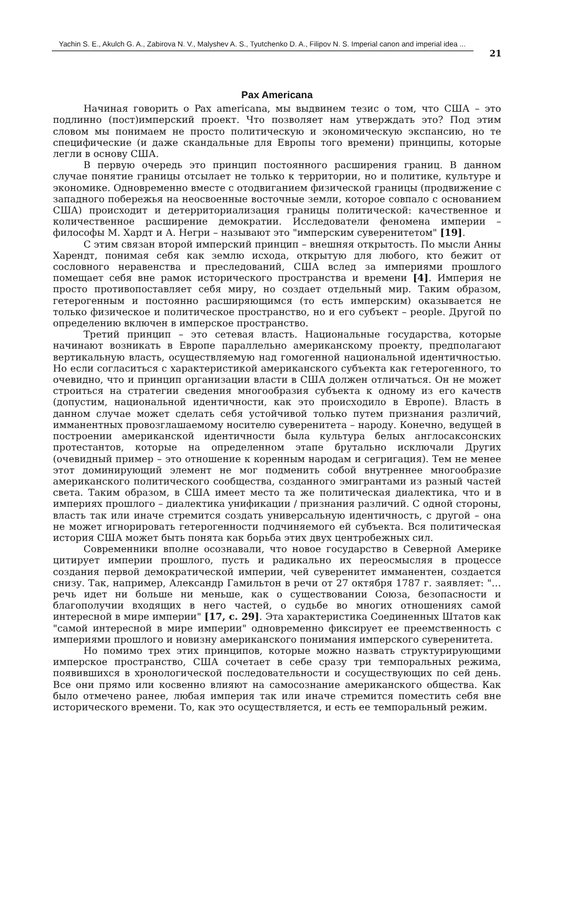Yachin S. E., Akulch G. A., Zabirova N. V., Malyshev A. S., Tyutchenko D. A., Filipov N. S. Imperial canon and imperial idea ...
21
Pax Americana
Начиная говорить о Pax americana, мы выдвинем тезис о том, что США – это подлинно (пост)имперский проект. Что позволяет нам утверждать это? Под этим словом мы понимаем не просто политическую и экономическую экспансию, но те специфические (и даже скандальные для Европы того времени) принципы, которые легли в основу США.
В первую очередь это принцип постоянного расширения границ. В данном случае понятие границы отсылает не только к территории, но и политике, культуре и экономике. Одновременно вместе с отодвиганием физической границы (продвижение с западного побережья на неосвоенные восточные земли, которое совпало с основанием США) происходит и детерриториализация границы политической: качественное и количественное расширение демократии. Исследователи феномена империи – философы М. Хардт и А. Негри – называют это "имперским суверенитетом" [19].
С этим связан второй имперский принцип – внешняя открытость. По мысли Анны Харендт, понимая себя как землю исхода, открытую для любого, кто бежит от сословного неравенства и преследований, США вслед за империями прошлого помещает себя вне рамок исторического пространства и времени [4]. Империя не просто противопоставляет себя миру, но создает отдельный мир. Таким образом, гетерогенным и постоянно расширяющимся (то есть имперским) оказывается не только физическое и политическое пространство, но и его субъект – people. Другой по определению включен в имперское пространство.
Третий принцип – это сетевая власть. Национальные государства, которые начинают возникать в Европе параллельно американскому проекту, предполагают вертикальную власть, осуществляемую над гомогенной национальной идентичностью. Но если согласиться с характеристикой американского субъекта как гетерогенного, то очевидно, что и принцип организации власти в США должен отличаться. Он не может строиться на стратегии сведения многообразия субъекта к одному из его качеств (допустим, национальной идентичности, как это происходило в Европе). Власть в данном случае может сделать себя устойчивой только путем признания различий, имманентных провозглашаемому носителю суверенитета – народу. Конечно, ведущей в построении американской идентичности была культура белых англосаксонских протестантов, которые на определенном этапе брутально исключали Других (очевидный пример – это отношение к коренным народам и сегригация). Тем не менее этот доминирующий элемент не мог подменить собой внутреннее многообразие американского политического сообщества, созданного эмигрантами из разный частей света. Таким образом, в США имеет место та же политическая диалектика, что и в империях прошлого – диалектика унификации / признания различий. С одной стороны, власть так или иначе стремится создать универсальную идентичность, с другой – она не может игнорировать гетерогенности подчиняемого ей субъекта. Вся политическая история США может быть понята как борьба этих двух центробежных сил.
Современники вполне осознавали, что новое государство в Северной Америке цитирует империи прошлого, пусть и радикально их переосмысляя в процессе создания первой демократической империи, чей суверенитет имманентен, создается снизу. Так, например, Александр Гамильтон в речи от 27 октября 1787 г. заявляет: "…речь идет ни больше ни меньше, как о существовании Союза, безопасности и благополучии входящих в него частей, о судьбе во многих отношениях самой интересной в мире империи" [17, с. 29]. Эта характеристика Соединенных Штатов как "самой интересной в мире империи" одновременно фиксирует ее преемственность с империями прошлого и новизну американского понимания имперского суверенитета.
Но помимо трех этих принципов, которые можно назвать структурирующими имперское пространство, США сочетает в себе сразу три темпоральных режима, появившихся в хронологической последовательности и сосуществующих по сей день. Все они прямо или косвенно влияют на самосознание американского общества. Как было отмечено ранее, любая империя так или иначе стремится поместить себя вне исторического времени. То, как это осуществляется, и есть ее темпоральный режим.